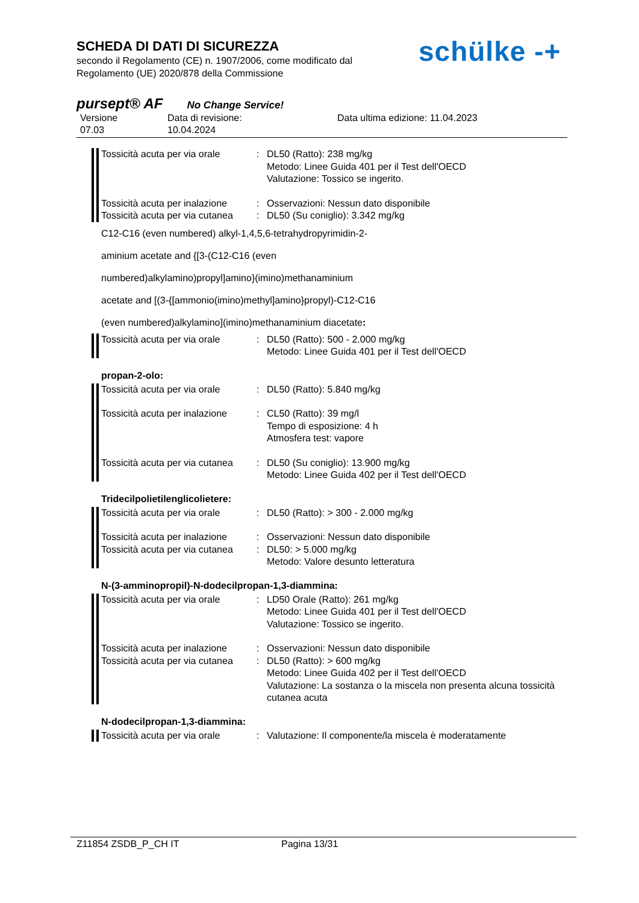SCHEDA DI DATI DI SICUREZZA
secondo il Regolamento (CE) n. 1907/2006, come modificato dal
Regolamento (UE) 2020/878 della Commissione
schülke -+
pursept® AF No Change Service!
Versione
07.03
Data di revisione:
10.04.2024
Data ultima edizione: 11.04.2023
Tossicità acuta per via orale
: DL50 (Ratto): 238 mg/kg
Metodo: Linee Guida 401 per il Test dell'OECD
Valutazione: Tossico se ingerito.
Tossicità acuta per inalazione
: Osservazioni: Nessun dato disponibile
Tossicità acuta per via cutanea
: DL50 (Su coniglio): 3.342 mg/kg
C12-C16 (even numbered) alkyl-1,4,5,6-tetrahydropyrimidin-2-
aminium acetate and {[3-(C12-C16 (even
numbered)alkylamino)propyl]amino}(imino)methanaminium
acetate and [(3-{[ammonio(imino)methyl]amino}propyl)-C12-C16
(even numbered)alkylamino](imino)methanaminium diacetate:
Tossicità acuta per via orale
: DL50 (Ratto): 500 - 2.000 mg/kg
Metodo: Linee Guida 401 per il Test dell'OECD
propan-2-olo:
Tossicità acuta per via orale
: DL50 (Ratto): 5.840 mg/kg
Tossicità acuta per inalazione
: CL50 (Ratto): 39 mg/l
Tempo di esposizione: 4 h
Atmosfera test: vapore
Tossicità acuta per via cutanea
: DL50 (Su coniglio): 13.900 mg/kg
Metodo: Linee Guida 402 per il Test dell'OECD
Tridecilpolietilenglicolietere:
Tossicità acuta per via orale
: DL50 (Ratto): > 300 - 2.000 mg/kg
Tossicità acuta per inalazione
: Osservazioni: Nessun dato disponibile
Tossicità acuta per via cutanea
: DL50: > 5.000 mg/kg
Metodo: Valore desunto letteratura
N-(3-amminopropil)-N-dodecilpropan-1,3-diammina:
Tossicità acuta per via orale
: LD50 Orale (Ratto): 261 mg/kg
Metodo: Linee Guida 401 per il Test dell'OECD
Valutazione: Tossico se ingerito.
Tossicità acuta per inalazione
: Osservazioni: Nessun dato disponibile
Tossicità acuta per via cutanea
: DL50 (Ratto): > 600 mg/kg
Metodo: Linee Guida 402 per il Test dell'OECD
Valutazione: La sostanza o la miscela non presenta alcuna tossicità cutanea acuta
N-dodecilpropan-1,3-diammina:
Tossicità acuta per via orale
: Valutazione: Il componente/la miscela è moderatamente
Z11854 ZSDB_P_CH IT Pagina 13/31